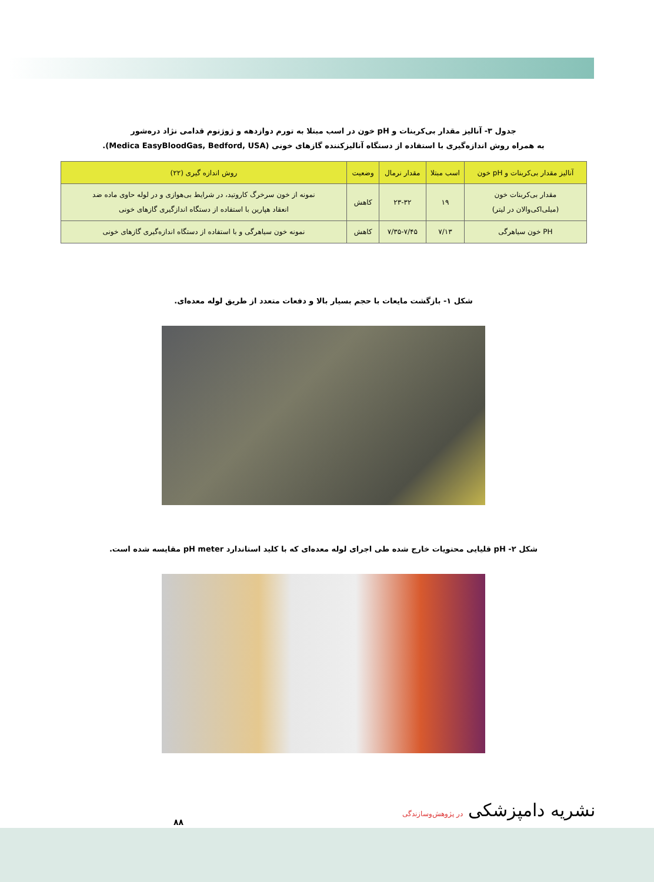جدول ۳- آنالیز مقدار بی‌کربنات و pH خون در اسب مبتلا به تورم دوازدهه و ژوژنوم قدامی نژاد دره‌شور
به همراه روش اندازه‌گیری با استفاده از دستگاه آنالیزکننده گازهای خونی (Medica EasyBloodGas, Bedford, USA).
| آنالیز مقدار بی‌کربنات و pH خون | اسب مبتلا | مقدار نرمال | وضعیت | روش اندازه گیری (۲۲) |
| --- | --- | --- | --- | --- |
| مقدار بی‌کربنات خون (میلی‌اکی‌والان در لیتر) | ۱۹ | ۲۳-۳۲ | کاهش | نمونه از خون سرخرگ کاروتید، در شرایط بی‌هوازی و در لوله حاوی ماده ضد انعقاد هپارین با استفاده از دستگاه اندازگیری گازهای خونی |
| PH خون سیاهرگی | ۷/۱۳ | ۷/۳۵-۷/۴۵ | کاهش | نمونه خون سیاهرگی و با استفاده از دستگاه اندازه‌گیری گازهای خونی |
شکل ۱- بازگشت مایعات با حجم بسیار بالا و دفعات متعدد از طریق لوله معده‌ای.
شکل ۲- pH قلیایی محتویات خارج شده طی اجرای لوله معده‌ای که با کلید استاندارد pH meter مقایسه شده است.
۸۸
نشریه دامپزشکی در پژوهش‌وسازندگی